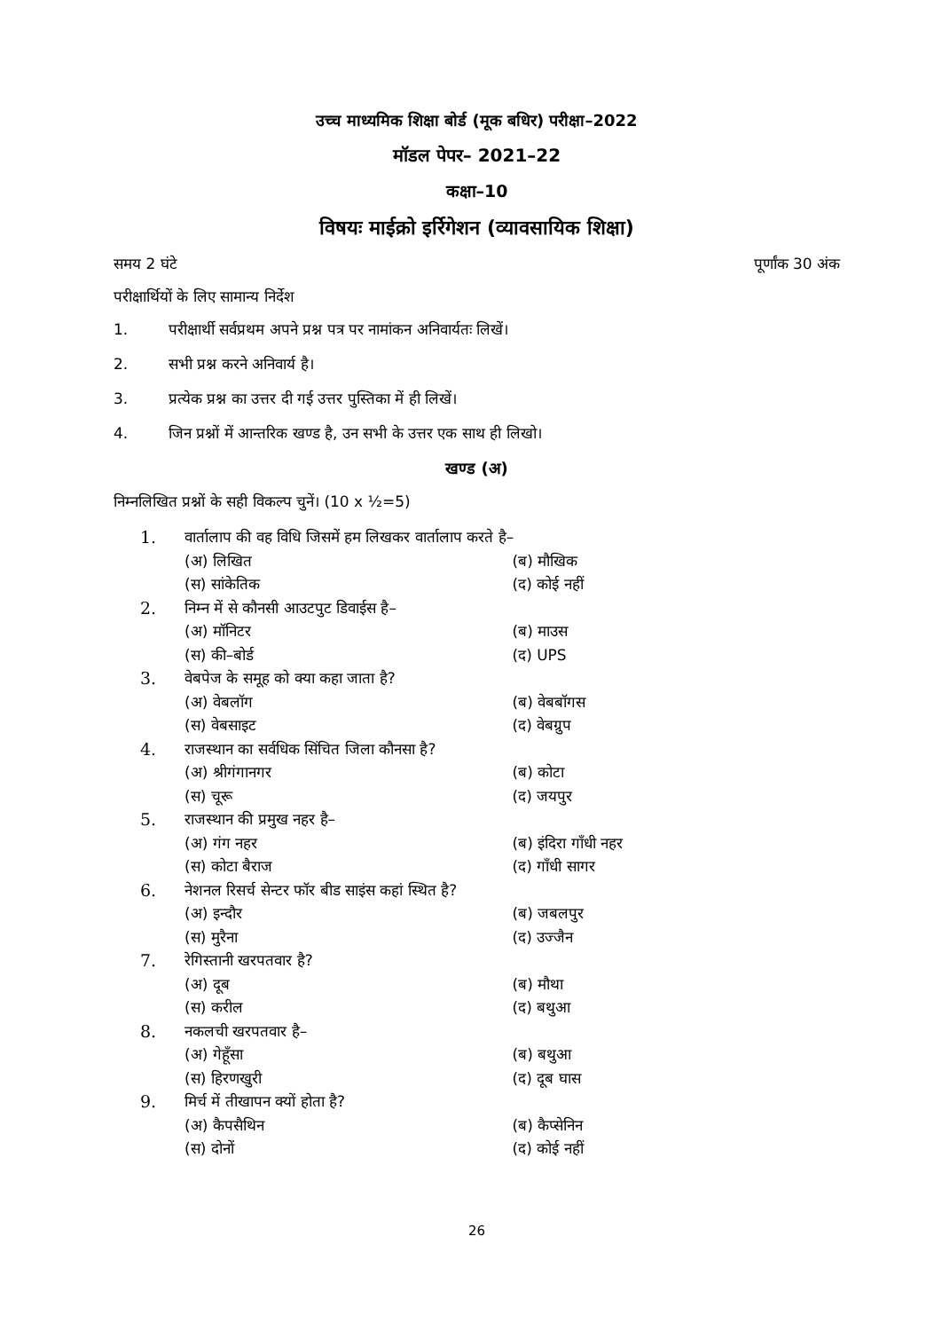उच्च माध्यमिक शिक्षा बोर्ड (मूक बधिर) परीक्षा–2022
मॉडल पेपर– 2021–22
कक्षा–10
विषयः माईक्रो इर्रिगेशन (व्यावसायिक शिक्षा)
समय 2 घंटे पूर्णांक 30 अंक
परीक्षार्थियों के लिए सामान्य निर्देश
1. परीक्षार्थी सर्वप्रथम अपने प्रश्न पत्र पर नामांकन अनिवार्यतः लिखें।
2. सभी प्रश्न करने अनिवार्य है।
3. प्रत्येक प्रश्न का उत्तर दी गई उत्तर पुस्तिका में ही लिखें।
4. जिन प्रश्नों में आन्तरिक खण्ड है, उन सभी के उत्तर एक साथ ही लिखो।
खण्ड (अ)
निम्नलिखित प्रश्नों के सही विकल्प चुनें। (10 x ½=5)
1. वार्तालाप की वह विधि जिसमें हम लिखकर वार्तालाप करते है–
(अ) लिखित (ब) मौखिक
(स) सांकेतिक (द) कोई नहीं
2. निम्न में से कौनसी आउटपुट डिवाईस है–
(अ) मॉनिटर (ब) माउस
(स) की–बोर्ड (द) UPS
3. वेबपेज के समूह को क्या कहा जाता है?
(अ) वेबलॉग (ब) वेबबॉगस
(स) वेबसाइट (द) वेबग्रुप
4. राजस्थान का सर्वधिक सिंचित जिला कौनसा है?
(अ) श्रीगंगानगर (ब) कोटा
(स) चूरू (द) जयपुर
5. राजस्थान की प्रमुख नहर है–
(अ) गंग नहर (ब) इंदिरा गाँधी नहर
(स) कोटा बैराज (द) गाँधी सागर
6. नेशनल रिसर्च सेन्टर फॉर बीड साइंस कहां स्थित है?
(अ) इन्दौर (ब) जबलपुर
(स) मुरैना (द) उज्जैन
7. रेगिस्तानी खरपतवार है?
(अ) दूब (ब) मौथा
(स) करील (द) बथुआ
8. नकलची खरपतवार है–
(अ) गेहूँसा (ब) बथुआ
(स) हिरणखुरी (द) दूब घास
9. मिर्च में तीखापन क्यों होता है?
(अ) कैपसैथिन (ब) कैप्सेनिन
(स) दोनों (द) कोई नहीं
26